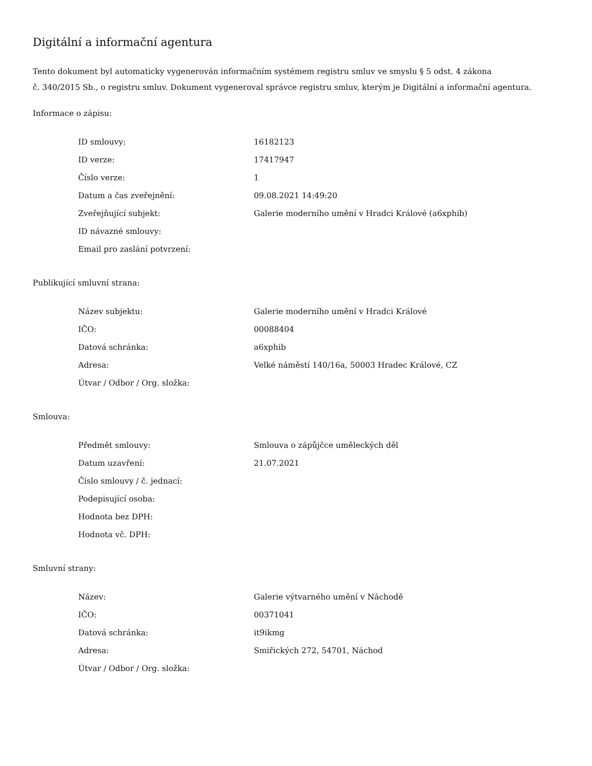Digitální a informační agentura
Tento dokument byl automaticky vygenerován informačním systémem registru smluv ve smyslu § 5 odst. 4 zákona
č. 340/2015 Sb., o registru smluv. Dokument vygeneroval správce registru smluv, kterým je Digitální a informační agentura.
Informace o zápisu:
| ID smlouvy: | 16182123 |
| ID verze: | 17417947 |
| Číslo verze: | 1 |
| Datum a čas zveřejnění: | 09.08.2021 14:49:20 |
| Zveřejňující subjekt: | Galerie moderního umění v Hradci Králové (a6xphib) |
| ID návazné smlouvy: | |
| Email pro zaslání potvrzení: | |
Publikující smluvní strana:
| Název subjektu: | Galerie moderního umění v Hradci Králové |
| IČO: | 00088404 |
| Datová schránka: | a6xphib |
| Adresa: | Velké náměstí 140/16a, 50003 Hradec Králové, CZ |
| Útvar / Odbor / Org. složka: | |
Smlouva:
| Předmět smlouvy: | Smlouva o zápůjčce uměleckých děl |
| Datum uzavření: | 21.07.2021 |
| Číslo smlouvy / č. jednací: | |
| Podepisující osoba: | |
| Hodnota bez DPH: | |
| Hodnota vč. DPH: | |
Smluvní strany:
| Název: | Galerie výtvarného umění v Náchodě |
| IČO: | 00371041 |
| Datová schránka: | it9ikmg |
| Adresa: | Smiřických 272, 54701, Náchod |
| Útvar / Odbor / Org. složka: | |